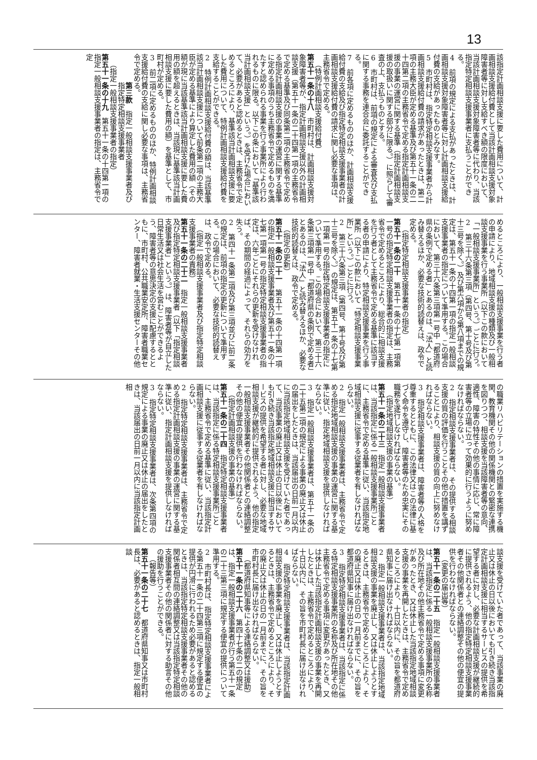13
該指定計画相談支援に要した費用について、計画相談支援給付費として当該計画相談支援対象障害者等に対し支給すべき額の限度において、当該計画相談支援対象障害者等に代わり、当該指定特定相談支援事業者に支払うことができる。
4　前項の規定による支払があったときは、計画相談支援対象障害者等に対し計画相談支援給付費の支給があったものとみなす。
5　市町村は、指定特定相談支援事業者から計画相談支援給付費の請求があったときは、第二項の主務大臣が定める基準及び第五十一条の二十四第二項の主務省令で定める指定計画相談支援の事業の運営に関する基準（指定計画相談支援の取扱いに関する部分に限る。）に照らして審査の上、支払うものとする。
6　市町村は、前項の規定による審査及び支払に関する事務を連合会に委託することができる。
7　前各項に定めるもののほか、計画相談支援給付費の支給及び指定特定相談支援事業者の計画相談支援給付費の請求に関し必要な事項は、主務省令で定める。
（特例計画相談支援給付費）
第五十一条の十八　市町村は、計画相談支援対象障害者等が、指定計画相談支援以外の計画相談支援（第五十一条の二十四第一項の主務省令で定める基準及び同条第二項の主務省令で定める指定計画相談支援の事業の運営に関する基準に定める事項のうち主務省令で定めるものを満たすと認められる事業を行う事業所により行われるものに限る。以下この条において「基準該当計画相談支援」という。）を受けた場合において、必要があると認めるときは、主務省令で定めるところにより、基準該当計画相談支援に要した費用について、特例計画相談支援給付費を支給することができる。
2　特例計画相談支援給付費の額は、当該基準該当計画相談支援について前条第二項の主務大臣が定める基準により算定した費用の額（その額が現に当該基準該当計画相談支援に要した費用の額を超えるときは、当該現に基準該当計画相談支援に要した費用の額）を基準として、市町村が定める。
3　前二項に定めるもののほか、特例計画相談支援給付費の支給に関し必要な事項は、主務省令で定める。
第三款　指定一般相談支援事業者及び指定特定相談支援事業者
（指定一般相談支援事業者の指定）
第五十一条の十九　第五十一条の十四第一項の指定一般相談支援事業者の指定は、主務省令で定
めるところにより、一般相談支援事業を行う者の申請により、地域相談支援の種類及び一般相談支援事業を行う事業所（以下この款において「一般相談支援事業所」という。）ごとに行う。
2　第三十六条第三項（第四号、第十号及び第十三号を除く。）及び第六項から第八項までの規定は、第五十一条の十四第一項の指定一般相談支援事業者の指定について準用する。この場合において、第三十六条第三項第一号中「都道府県の条例で定める者」とあるのは、「法人」と読み替えるほか、必要な技術的読替えは、政令で定める。
（指定特定相談支援事業者の指定）
第五十一条の二十　第五十一条の十七第一項第一号の指定特定相談支援事業者の指定は、主務省令で定めるところにより、総合的に相談支援を行う者として主務省令で定める基準に該当する者の申請により、特定相談支援事業を行う事業所（以下この款において「特定相談支援事業所」という。）ごとに行う。
2　第三十六条第三項（第四号、第十号及び第十三号を除く。）の規定は、第五十一条の十七第一項第一号の指定特定相談支援事業者の指定について準用する。この場合において、第三十六条第三項第一号中「都道府県の条例で定める者」とあるのは、「法人」と読み替えるほか、必要な技術的読替えは、政令で定める。
（指定の更新）
第五十一条の二十一　第五十一条の十四第一項の指定一般相談支援事業者及び第五十一条の十七第一項第一号の指定特定相談支援事業者の指定は、六年ごとにそれらの更新を受けなければ、その期間の経過によって、それらの効力を失う。
2　第四十一条第二項及び第三項並びに前二条の規定は、前項の指定の更新について準用する。この場合において、必要な技術的読替えは、政令で定める。
（指定一般相談支援事業者及び指定特定相談支援事業者の責務）
第五十一条の二十二　指定一般相談支援事業者及び指定特定相談支援事業者（以下「指定相談支援事業者」という。）は、障害者等が自立した日常生活又は社会生活を営むことができるよう、障害者等の意思決定の支援に配慮するとともに、市町村、公共職業安定所、障害者職業センター、障害者就業・生活支援センターその他
の職業リハビリテーションの措置を実施する機関、教育機関その他の関係機関との緊密な連携を図りつつ、相談支援を当該障害者等の意向、適性、障害の特性その他の事情に応じ、常に障害者等の立場に立って効果的に行うように努めなければならない。
2　指定相談支援事業者は、その提供する相談支援の質の評価を行うことその他の措置を講ずることにより、相談支援の質の向上に努めなければならない。
3　指定相談支援事業者は、障害者等の人格を尊重するとともに、この法律又はこの法律に基づく命令を遵守し、障害者等のため忠実にその職務を遂行しなければならない。
（指定地域相談支援の事業の基準）
第五十一条の二十三　指定一般相談支援事業者は、当該指定に係る一般相談支援事業所ごとに、主務省令で定める基準に従い、当該指定地域相談支援に従事する従業者を有しなければならない。
2　指定一般相談支援事業者は、主務省令で定める指定地域相談支援の事業の運営に関する基準に従い、指定地域相談支援を提供しなければならない。
3　指定一般相談支援事業者は、第五十一条の二十五第二項の規定による事業の廃止又は休止の届出をしたときは、当該届出の日前一月以内に当該指定地域相談支援を受けていた者であって、当該事業の廃止又は休止の日以後においても引き続き当該指定地域相談支援に相当するサービスの提供を希望する者に対し、必要な地域相談支援が継続的に提供されるよう、他の指定一般相談支援事業者その他関係者との連絡調整その他の便宜の提供を行わなければならない。
（指定計画相談支援の事業の基準）
第五十一条の二十四　指定特定相談支援事業者は、当該指定に係る特定相談支援事業所ごとに、主務省令で定める基準に従い、当該指定計画相談支援に従事する従業者を有しなければならない。
2　指定特定相談支援事業者は、主務省令で定める指定計画相談支援の事業の運営に関する基準に従い、指定計画相談支援を提供しなければならない。
3　指定特定相談支援事業者は、次条第四項の規定による事業の廃止又は休止の届出をしたときは、当該届出の日前一月以内に当該指定計画相
談支援を受けていた者であって、当該事業の廃止又は休止の日以後においても引き続き当該指定計画相談支援に相当するサービスの提供を希望する者に対し、必要な計画相談支援が継続的に提供されるよう、他の指定特定相談支援事業者その他関係者との連絡調整その他の便宜の提供を行わなければならない。
（変更の届出等）
第五十一条の二十五　指定一般相談支援事業者は、当該指定に係る一般相談支援事業所の名称及び所在地その他主務省令で定める事項に変更があったとき、又は休止した当該指定地域相談支援の事業を再開したときは、主務省令で定めるところにより、十日以内に、その旨を都道府県知事に届け出なければならない。
2　指定一般相談支援事業者は、当該指定地域相談支援の事業を廃止し、又は休止しようとするときは、主務省令で定めるところにより、その廃止又は休止の日の一月前までに、その旨を都道府県知事に届け出なければならない。
3　指定特定相談支援事業者は、当該指定に係る特定相談支援事業所の名称及び所在地その他主務省令で定める事項に変更があったとき、又は休止した当該指定計画相談支援の事業を再開したときは、主務省令で定めるところにより、十日以内に、その旨を市町村長に届け出なければならない。
4　指定特定相談支援事業者は、当該指定計画相談支援の事業を廃止し、又は休止しようとするときは、主務省令で定めるところにより、その廃止又は休止の日の一月前までに、その旨を市町村長に届け出なければならない。
（都道府県知事等による連絡調整又は援助）
第五十一条の二十六　第四十七条の二の規定は、指定一般相談支援事業者が行う第五十一条の二十三第三項に規定する便宜の提供について準用する。
2　市町村長は、指定特定相談支援事業者による第五十一条の二十四第三項に規定する便宜の提供が円滑に行われるため必要があると認めるときは、当該指定特定相談支援事業者その他の関係者相互間の連絡調整又は当該指定特定相談支援事業者その他の関係者に対する助言その他の援助を行うことができる。
（報告等）
第五十一条の二十七　都道府県知事又は市町村長は、必要があると認めるときは、指定一般相談